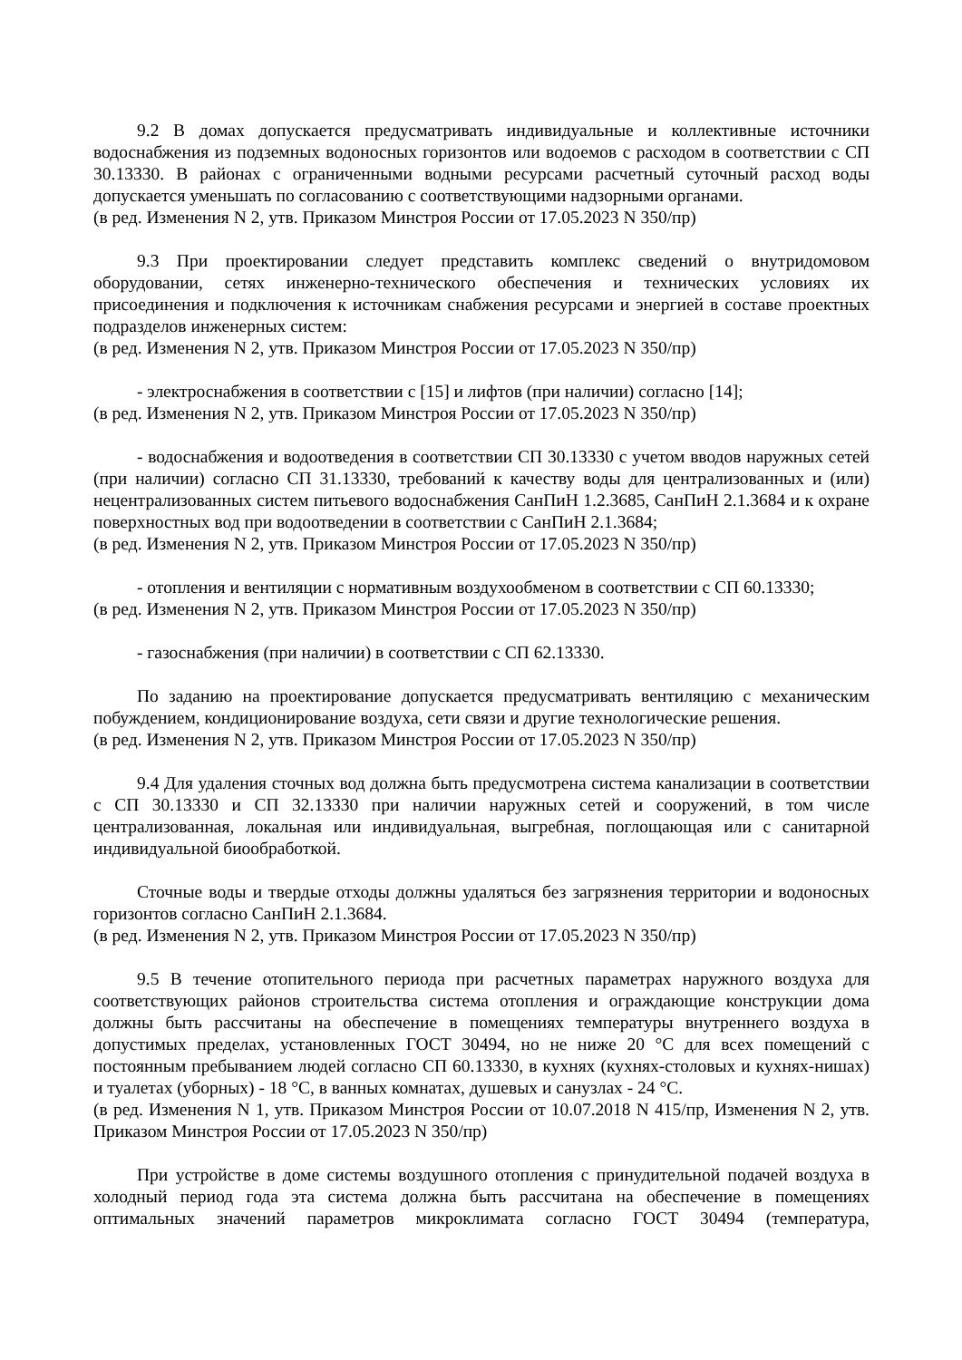9.2 В домах допускается предусматривать индивидуальные и коллективные источники водоснабжения из подземных водоносных горизонтов или водоемов с расходом в соответствии с СП 30.13330. В районах с ограниченными водными ресурсами расчетный суточный расход воды допускается уменьшать по согласованию с соответствующими надзорными органами.
(в ред. Изменения N 2, утв. Приказом Минстроя России от 17.05.2023 N 350/пр)
9.3 При проектировании следует представить комплекс сведений о внутридомовом оборудовании, сетях инженерно-технического обеспечения и технических условиях их присоединения и подключения к источникам снабжения ресурсами и энергией в составе проектных подразделов инженерных систем:
(в ред. Изменения N 2, утв. Приказом Минстроя России от 17.05.2023 N 350/пр)
- электроснабжения в соответствии с [15] и лифтов (при наличии) согласно [14];
(в ред. Изменения N 2, утв. Приказом Минстроя России от 17.05.2023 N 350/пр)
- водоснабжения и водоотведения в соответствии СП 30.13330 с учетом вводов наружных сетей (при наличии) согласно СП 31.13330, требований к качеству воды для централизованных и (или) нецентрализованных систем питьевого водоснабжения СанПиН 1.2.3685, СанПиН 2.1.3684 и к охране поверхностных вод при водоотведении в соответствии с СанПиН 2.1.3684;
(в ред. Изменения N 2, утв. Приказом Минстроя России от 17.05.2023 N 350/пр)
- отопления и вентиляции с нормативным воздухообменом в соответствии с СП 60.13330;
(в ред. Изменения N 2, утв. Приказом Минстроя России от 17.05.2023 N 350/пр)
- газоснабжения (при наличии) в соответствии с СП 62.13330.
По заданию на проектирование допускается предусматривать вентиляцию с механическим побуждением, кондиционирование воздуха, сети связи и другие технологические решения.
(в ред. Изменения N 2, утв. Приказом Минстроя России от 17.05.2023 N 350/пр)
9.4 Для удаления сточных вод должна быть предусмотрена система канализации в соответствии с СП 30.13330 и СП 32.13330 при наличии наружных сетей и сооружений, в том числе централизованная, локальная или индивидуальная, выгребная, поглощающая или с санитарной индивидуальной биообработкой.
Сточные воды и твердые отходы должны удаляться без загрязнения территории и водоносных горизонтов согласно СанПиН 2.1.3684.
(в ред. Изменения N 2, утв. Приказом Минстроя России от 17.05.2023 N 350/пр)
9.5 В течение отопительного периода при расчетных параметрах наружного воздуха для соответствующих районов строительства система отопления и ограждающие конструкции дома должны быть рассчитаны на обеспечение в помещениях температуры внутреннего воздуха в допустимых пределах, установленных ГОСТ 30494, но не ниже 20 °С для всех помещений с постоянным пребыванием людей согласно СП 60.13330, в кухнях (кухнях-столовых и кухнях-нишах) и туалетах (уборных) - 18 °С, в ванных комнатах, душевых и санузлах - 24 °С.
(в ред. Изменения N 1, утв. Приказом Минстроя России от 10.07.2018 N 415/пр, Изменения N 2, утв. Приказом Минстроя России от 17.05.2023 N 350/пр)
При устройстве в доме системы воздушного отопления с принудительной подачей воздуха в холодный период года эта система должна быть рассчитана на обеспечение в помещениях оптимальных значений параметров микроклимата согласно ГОСТ 30494 (температура,